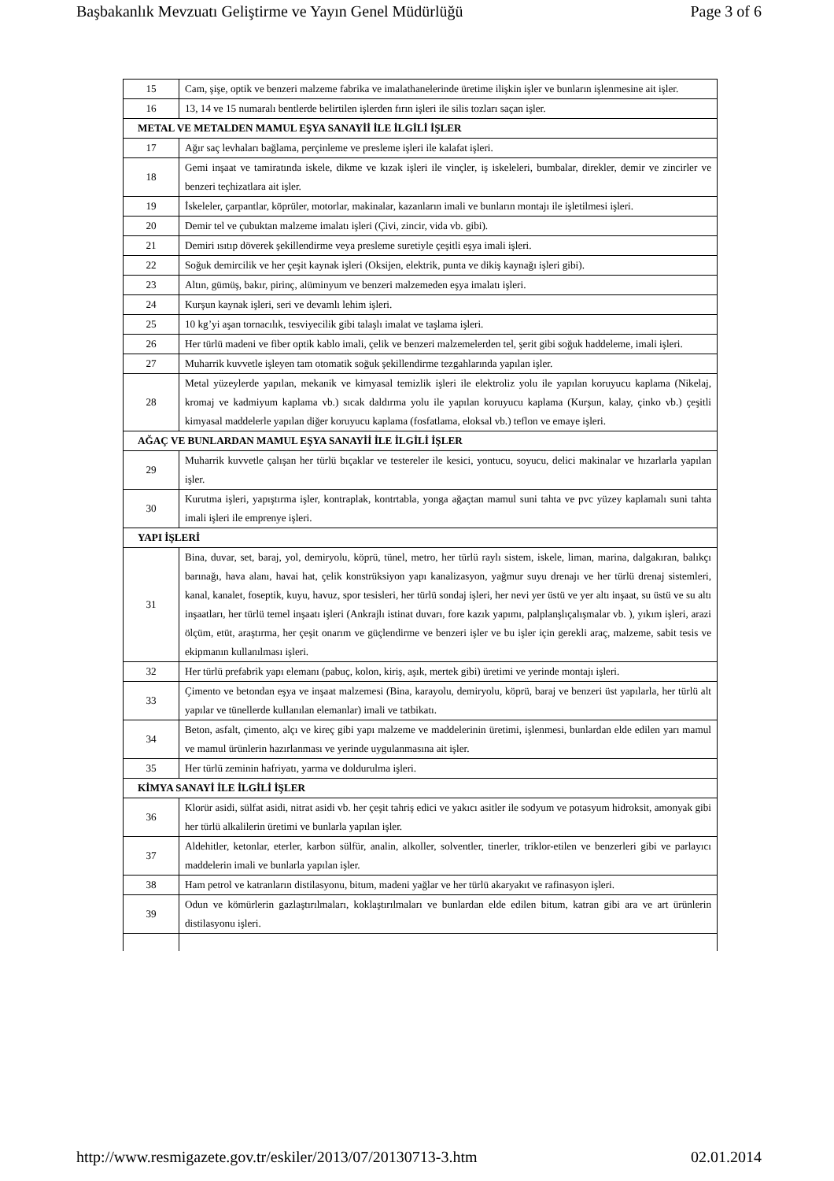Başbakanlık Mevzuatı Geliştirme ve Yayın Genel Müdürlüğü Page 3 of 6
| 15 | Cam, şişe, optik ve benzeri malzeme fabrika ve imalathanelerinde üretime ilişkin işler ve bunların işlenmesine ait işler. |
| 16 | 13, 14 ve 15 numaralı bentlerde belirtilen işlerden fırın işleri ile silis tozları saçan işler. |
| METAL VE METALDEN MAMUL EŞYA SANAYİİ İLE İLGİLİ İŞLER | |
| 17 | Ağır saç levhaları bağlama, perçinleme ve presleme işleri ile kalafat işleri. |
| 18 | Gemi inşaat ve tamiratında iskele, dikme ve kızak işleri ile vinçler, iş iskeleleri, bumbalar, direkler, demir ve zincirler ve benzeri teçhizatlara ait işler. |
| 19 | İskeleler, çarpantlar, köprüler, motorlar, makinalar, kazanların imali ve bunların montajı ile işletilmesi işleri. |
| 20 | Demir tel ve çubuktan malzeme imalatı işleri (Çivi, zincir, vida vb. gibi). |
| 21 | Demiri ısıtıp döverek şekillendirme veya presleme suretiyle çeşitli eşya imali işleri. |
| 22 | Soğuk demircilik ve her çeşit kaynak işleri (Oksijen, elektrik, punta ve dikiş kaynağı işleri gibi). |
| 23 | Altın, gümüş, bakır, pirinç, alüminyum ve benzeri malzemeden eşya imalatı işleri. |
| 24 | Kurşun kaynak işleri, seri ve devamlı lehim işleri. |
| 25 | 10 kg’yi aşan tornacılık, tesviyecilik gibi talaşlı imalat ve taşlama işleri. |
| 26 | Her türlü madeni ve fiber optik kablo imali, çelik ve benzeri malzemelerden tel, şerit gibi soğuk haddeleme, imali işleri. |
| 27 | Muharrik kuvvetle işleyen tam otomatik soğuk şekillendirme tezgahlarında yapılan işler. |
| 28 | Metal yüzeylerde yapılan, mekanik ve kimyasal temizlik işleri ile elektroliz yolu ile yapılan koruyucu kaplama (Nikelaj, kromaj ve kadmiyum kaplama vb.) sıcak daldırma yolu ile yapılan koruyucu kaplama (Kurşun, kalay, çinko vb.) çeşitli kimyasal maddelerle yapılan diğer koruyucu kaplama (fosfatlama, eloksal vb.) teflon ve emaye işleri. |
| AĞAÇ VE BUNLARDAN MAMUL EŞYA SANAYİİ İLE İLGİLİ İŞLER | |
| 29 | Muharrik kuvvetle çalışan her türlü bıçaklar ve testereler ile kesici, yontucu, soyucu, delici makinalar ve hızarlarla yapılan işler. |
| 30 | Kurutma işleri, yapıştırma işler, kontraplak, kontrtabla, yonga ağaçtan mamul suni tahta ve pvc yüzey kaplamalı suni tahta imali işleri ile emprenye işleri. |
| YAPI İŞLERİ | |
| 31 | Bina, duvar, set, baraj, yol, demiryolu, köprü, tünel, metro, her türlü raylı sistem, iskele, liman, marina, dalgakıran, balıkçı barınağı, hava alanı, havai hat, çelik konstrüksiyon yapı kanalizasyon, yağmur suyu drenajı ve her türlü drenaj sistemleri, kanal, kanalet, foseptik, kuyu, havuz, spor tesisleri, her türlü sondaj işleri, her nevi yer üstü ve yer altı inşaat, su üstü ve su altı inşaatları, her türlü temel inşaatı işleri (Ankrajlı istinat duvarı, fore kazık yapımı, palplanşlıçalışmalar vb. ), yıkım işleri, arazi ölçüm, etüt, araştırma, her çeşit onarım ve güçlendirme ve benzeri işler ve bu işler için gerekli araç, malzeme, sabit tesis ve ekipmanın kullanılması işleri. |
| 32 | Her türlü prefabrik yapı elemanı (pabuç, kolon, kiriş, aşık, mertek gibi) üretimi ve yerinde montajı işleri. |
| 33 | Çimento ve betondan eşya ve inşaat malzemesi (Bina, karayolu, demiryolu, köprü, baraj ve benzeri üst yapılarla, her türlü alt yapılar ve tünellerde kullanılan elemanlar) imali ve tatbikatı. |
| 34 | Beton, asfalt, çimento, alçı ve kireç gibi yapı malzeme ve maddelerinin üretimi, işlenmesi, bunlardan elde edilen yarı mamul ve mamul ürünlerin hazırlanması ve yerinde uygulanmasına ait işler. |
| 35 | Her türlü zeminin hafriyatı, yarma ve doldurulma işleri. |
| KİMYA SANAYİ İLE İLGİLİ İŞLER | |
| 36 | Klorür asidi, sülfat asidi, nitrat asidi vb. her çeşit tahriş edici ve yakıcı asitler ile sodyum ve potasyum hidroksit, amonyak gibi her türlü alkalilerin üretimi ve bunlarla yapılan işler. |
| 37 | Aldehitler, ketonlar, eterler, karbon sülfür, analin, alkoller, solventler, tinerler, triklor-etilen ve benzerleri gibi ve parlayıcı maddelerin imali ve bunlarla yapılan işler. |
| 38 | Ham petrol ve katranların distilasyonu, bitum, madeni yağlar ve her türlü akaryakıt ve rafinasyon işleri. |
| 39 | Odun ve kömürlerin gazlaştırılmaları, koklaştırılmaları ve bunlardan elde edilen bitum, katran gibi ara ve art ürünlerin distilasyonu işleri. |
http://www.resmigazete.gov.tr/eskiler/2013/07/20130713-3.htm 02.01.2014